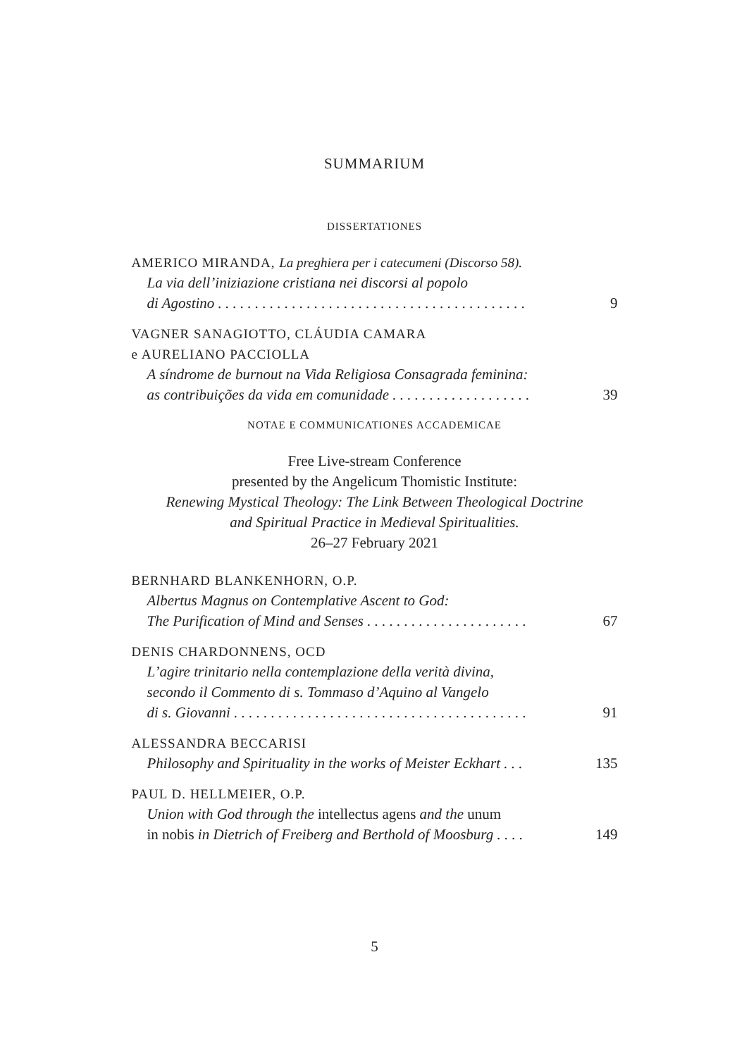SUMMARIUM
DISSERTATIONES
AMERICO MIRANDA, La preghiera per i catecumeni (Discorso 58).
La via dell’iniziazione cristiana nei discorsi al popolo
di Agostino . . . . . . . . . . . . . . . . . . . . . . . . . . . . . . . . . . . . . . . . . . 9
VAGNER SANAGIOTTO, CLÁUDIA CAMARA
e AURELIANO PACCIOLLA
A síndrome de burnout na Vida Religiosa Consagrada feminina:
as contribuições da vida em comunidade . . . . . . . . . . . . . . . . . . . 39
NOTAE E COMMUNICATIONES ACCADEMICAE
Free Live-stream Conference
presented by the Angelicum Thomistic Institute:
Renewing Mystical Theology: The Link Between Theological Doctrine
and Spiritual Practice in Medieval Spiritualities.
26–27 February 2021
BERNHARD BLANKENHORN, O.P.
Albertus Magnus on Contemplative Ascent to God:
The Purification of Mind and Senses . . . . . . . . . . . . . . . . . . . . . . 67
DENIS CHARDONNENS, OCD
L’agire trinitario nella contemplazione della verità divina,
secondo il Commento di s. Tommaso d’Aquino al Vangelo
di s. Giovanni . . . . . . . . . . . . . . . . . . . . . . . . . . . . . . . . . . . . . . . . 91
ALESSANDRA BECCARISI
Philosophy and Spirituality in the works of Meister Eckhart . . . 135
PAUL D. HELLMEIER, O.P.
Union with God through the intellectus agens and the unum
in nobis in Dietrich of Freiberg and Berthold of Moosburg . . . . 149
5